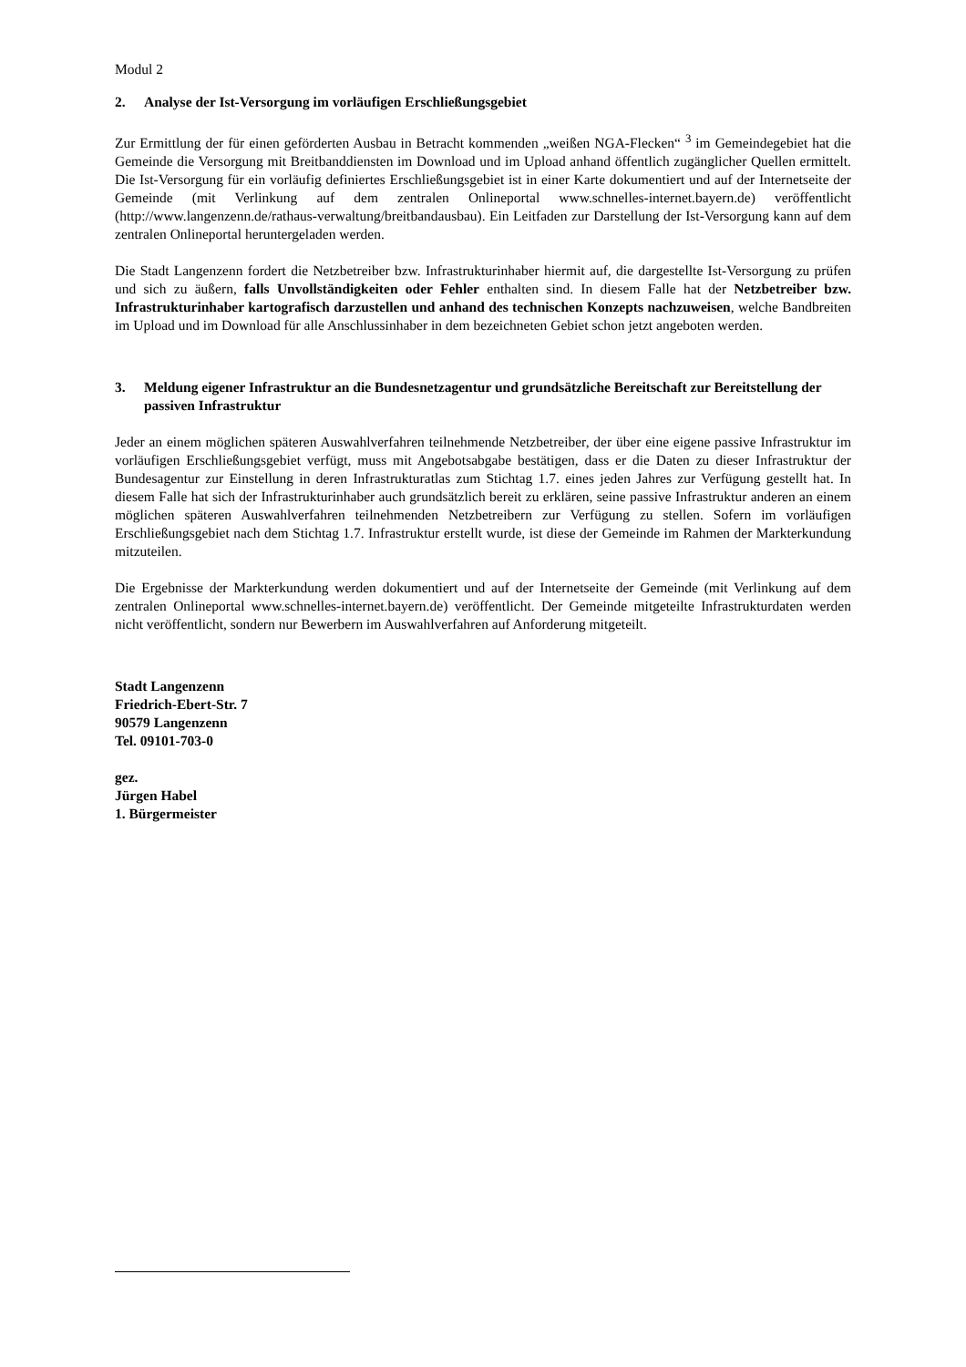Modul 2
2. Analyse der Ist-Versorgung im vorläufigen Erschließungsgebiet
Zur Ermittlung der für einen geförderten Ausbau in Betracht kommenden „weißen NGA-Flecken“ <sup>3</sup> im Gemeindegebiet hat die Gemeinde die Versorgung mit Breitbanddiensten im Download und im Upload anhand öffentlich zugänglicher Quellen ermittelt. Die Ist-Versorgung für ein vorläufig definiertes Erschließungsgebiet ist in einer Karte dokumentiert und auf der Internetseite der Gemeinde (mit Verlinkung auf dem zentralen Onlineportal www.schnelles-internet.bayern.de) veröffentlicht (http://www.langenzenn.de/rathaus-verwaltung/breitbandausbau). Ein Leitfaden zur Darstellung der Ist-Versorgung kann auf dem zentralen Onlineportal heruntergeladen werden.
Die Stadt Langenzenn fordert die Netzbetreiber bzw. Infrastrukturinhaber hiermit auf, die dargestellte Ist-Versorgung zu prüfen und sich zu äußern, falls Unvollständigkeiten oder Fehler enthalten sind. In diesem Falle hat der Netzbetreiber bzw. Infrastrukturinhaber kartografisch darzustellen und anhand des technischen Konzepts nachzuweisen, welche Bandbreiten im Upload und im Download für alle Anschlussinhaber in dem bezeichneten Gebiet schon jetzt angeboten werden.
3. Meldung eigener Infrastruktur an die Bundesnetzagentur und grundsätzliche Bereitschaft zur Bereitstellung der passiven Infrastruktur
Jeder an einem möglichen späteren Auswahlverfahren teilnehmende Netzbetreiber, der über eine eigene passive Infrastruktur im vorläufigen Erschließungsgebiet verfügt, muss mit Angebotsabgabe bestätigen, dass er die Daten zu dieser Infrastruktur der Bundesagentur zur Einstellung in deren Infrastrukturatlas zum Stichtag 1.7. eines jeden Jahres zur Verfügung gestellt hat. In diesem Falle hat sich der Infrastrukturinhaber auch grundsätzlich bereit zu erklären, seine passive Infrastruktur anderen an einem möglichen späteren Auswahlverfahren teilnehmenden Netzbetreibern zur Verfügung zu stellen. Sofern im vorläufigen Erschließungsgebiet nach dem Stichtag 1.7. Infrastruktur erstellt wurde, ist diese der Gemeinde im Rahmen der Markterkundung mitzuteilen.
Die Ergebnisse der Markterkundung werden dokumentiert und auf der Internetseite der Gemeinde (mit Verlinkung auf dem zentralen Onlineportal www.schnelles-internet.bayern.de) veröffentlicht. Der Gemeinde mitgeteilte Infrastrukturdaten werden nicht veröffentlicht, sondern nur Bewerbern im Auswahlverfahren auf Anforderung mitgeteilt.
Stadt Langenzenn
Friedrich-Ebert-Str. 7
90579 Langenzenn
Tel. 09101-703-0
gez.
Jürgen Habel
1. Bürgermeister